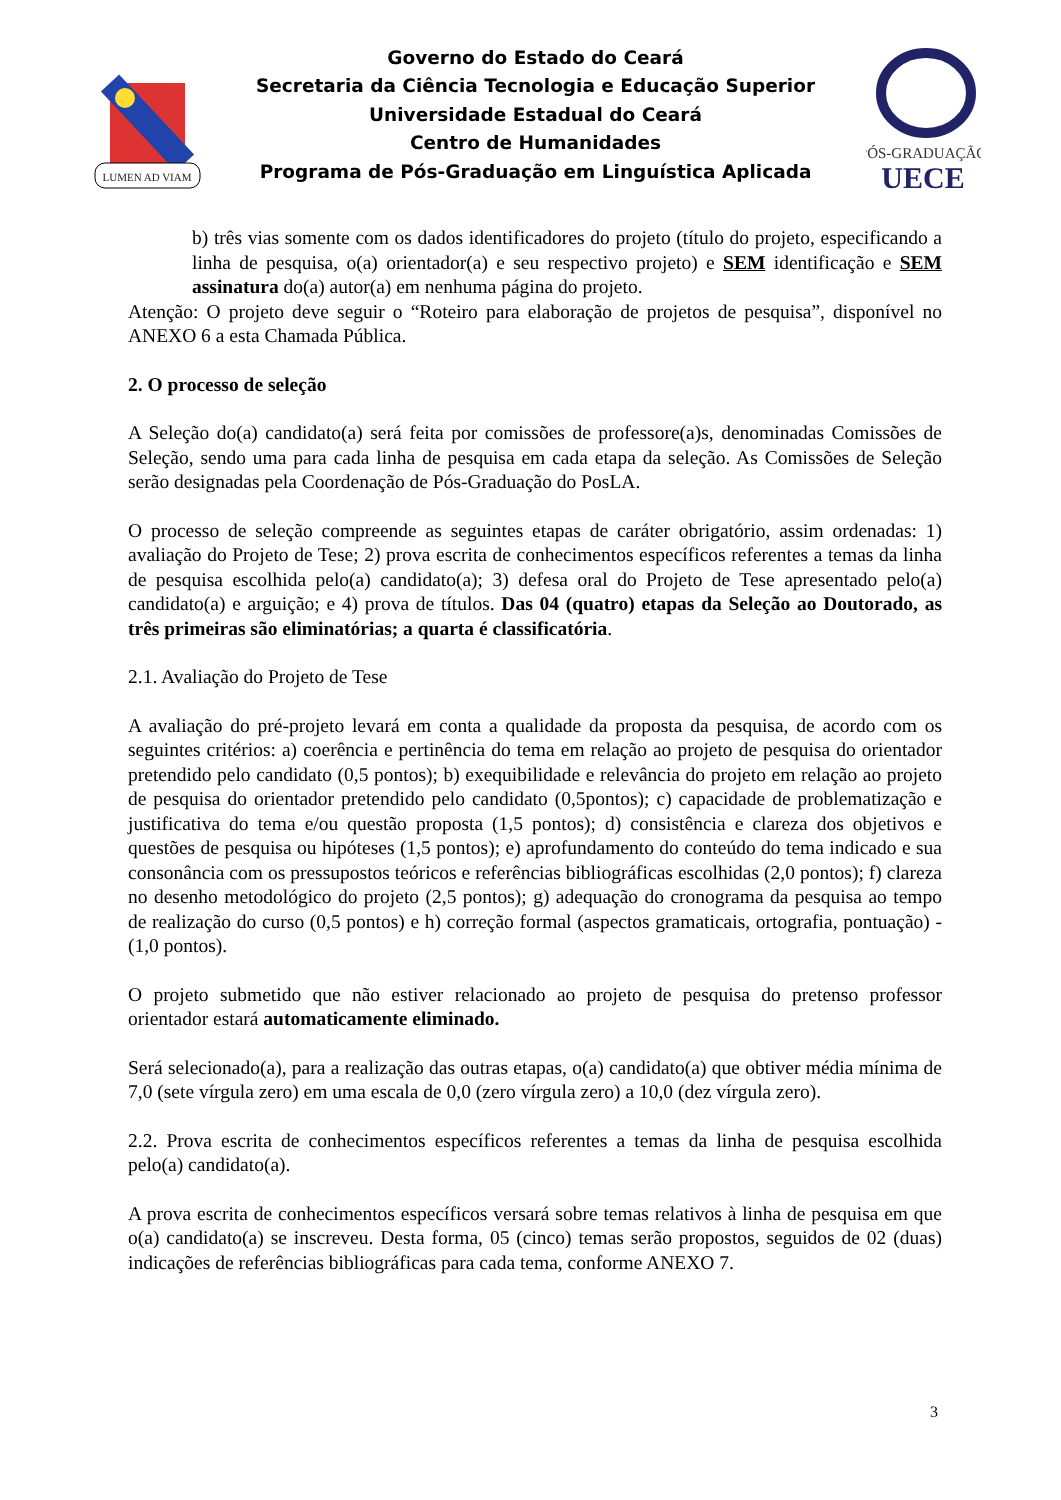LUMEN AD VIAM
Governo do Estado do Ceará
Secretaria da Ciência Tecnologia e Educação Superior
Universidade Estadual do Ceará
Centro de Humanidades
Programa de Pós-Graduação em Linguística Aplicada
PÓS-GRADUAÇÃO
UECE
b) três vias somente com os dados identificadores do projeto (título do projeto, especificando a linha de pesquisa, o(a) orientador(a) e seu respectivo projeto) e SEM identificação e SEM assinatura do(a) autor(a) em nenhuma página do projeto.
Atenção: O projeto deve seguir o “Roteiro para elaboração de projetos de pesquisa”, disponível no ANEXO 6 a esta Chamada Pública.
2. O processo de seleção
A Seleção do(a) candidato(a) será feita por comissões de professore(a)s, denominadas Comissões de Seleção, sendo uma para cada linha de pesquisa em cada etapa da seleção. As Comissões de Seleção serão designadas pela Coordenação de Pós-Graduação do PosLA.
O processo de seleção compreende as seguintes etapas de caráter obrigatório, assim ordenadas: 1) avaliação do Projeto de Tese; 2) prova escrita de conhecimentos específicos referentes a temas da linha de pesquisa escolhida pelo(a) candidato(a); 3) defesa oral do Projeto de Tese apresentado pelo(a) candidato(a) e arguição; e 4) prova de títulos. Das 04 (quatro) etapas da Seleção ao Doutorado, as três primeiras são eliminatórias; a quarta é classificatória.
2.1. Avaliação do Projeto de Tese
A avaliação do pré-projeto levará em conta a qualidade da proposta da pesquisa, de acordo com os seguintes critérios: a) coerência e pertinência do tema em relação ao projeto de pesquisa do orientador pretendido pelo candidato (0,5 pontos); b) exequibilidade e relevância do projeto em relação ao projeto de pesquisa do orientador pretendido pelo candidato (0,5pontos); c) capacidade de problematização e justificativa do tema e/ou questão proposta (1,5 pontos); d) consistência e clareza dos objetivos e questões de pesquisa ou hipóteses (1,5 pontos); e) aprofundamento do conteúdo do tema indicado e sua consonância com os pressupostos teóricos e referências bibliográficas escolhidas (2,0 pontos); f) clareza no desenho metodológico do projeto (2,5 pontos); g) adequação do cronograma da pesquisa ao tempo de realização do curso (0,5 pontos) e h) correção formal (aspectos gramaticais, ortografia, pontuação) - (1,0 pontos).
O projeto submetido que não estiver relacionado ao projeto de pesquisa do pretenso professor orientador estará automaticamente eliminado.
Será selecionado(a), para a realização das outras etapas, o(a) candidato(a) que obtiver média mínima de 7,0 (sete vírgula zero) em uma escala de 0,0 (zero vírgula zero) a 10,0 (dez vírgula zero).
2.2. Prova escrita de conhecimentos específicos referentes a temas da linha de pesquisa escolhida pelo(a) candidato(a).
A prova escrita de conhecimentos específicos versará sobre temas relativos à linha de pesquisa em que o(a) candidato(a) se inscreveu. Desta forma, 05 (cinco) temas serão propostos, seguidos de 02 (duas) indicações de referências bibliográficas para cada tema, conforme ANEXO 7.
3